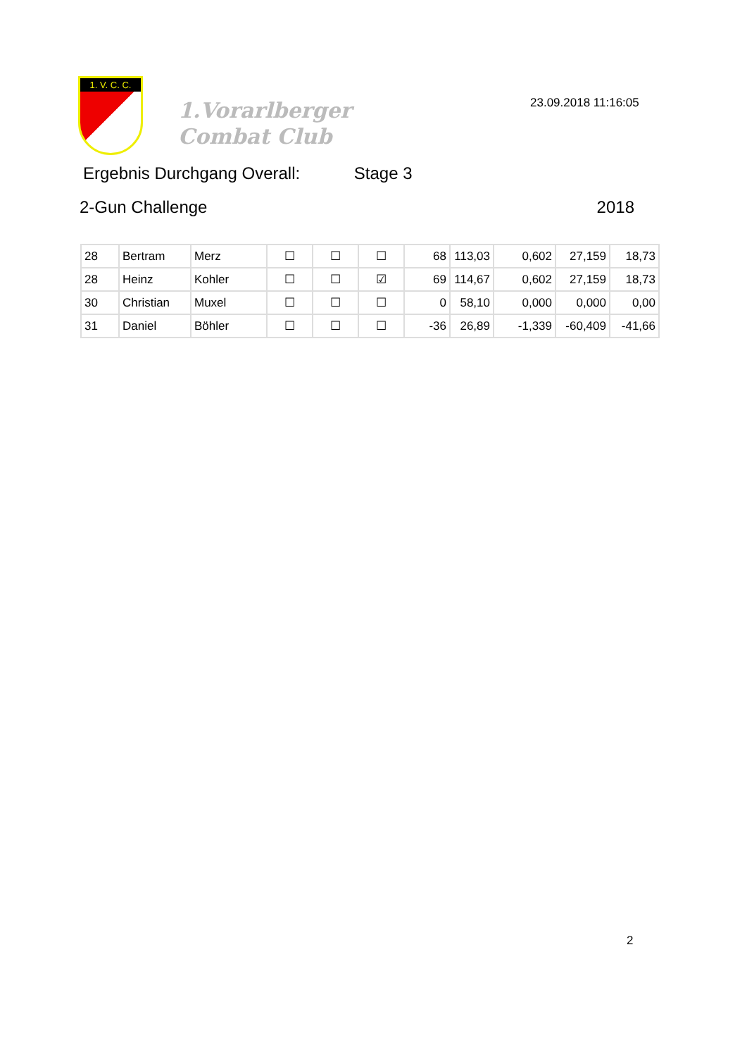1. V. C. C.
1.Vorarlberger
Combat Club
23.09.2018 11:16:05
Ergebnis Durchgang Overall: Stage 3
2-Gun Challenge 2018
| 28 | Bertram | Merz | ☐ | ☐ | ☐ | 68 | 113,03 | 0,602 | 27,159 | 18,73 |
| 28 | Heinz | Kohler | ☐ | ☐ | ☑ | 69 | 114,67 | 0,602 | 27,159 | 18,73 |
| 30 | Christian | Muxel | ☐ | ☐ | ☐ | 0 | 58,10 | 0,000 | 0,000 | 0,00 |
| 31 | Daniel | Böhler | ☐ | ☐ | ☐ | -36 | 26,89 | -1,339 | -60,409 | -41,66 |
2